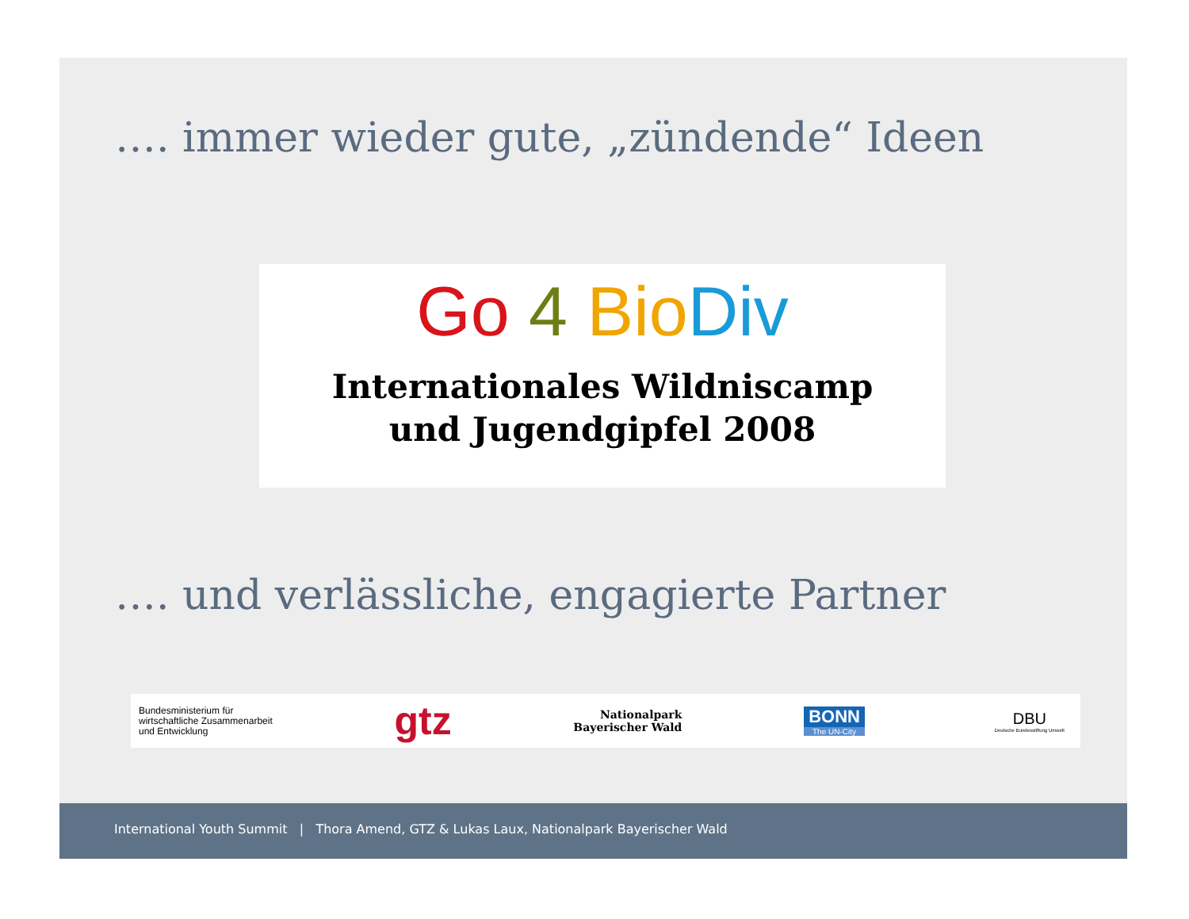…. immer wieder gute, „zündende“ Ideen
Go 4 Bio Div
Internationales Wildniscamp
und Jugendgipfel 2008
…. und verlässliche, engagierte Partner
Bundesministerium für
wirtschaftliche Zusammenarbeit
und Entwicklung
gtz
Nationalpark
Bayerischer Wald
BONN
The UN-City
DBU
Deutsche Bundesstiftung Umwelt
International Youth Summit | Thora Amend, GTZ & Lukas Laux, Nationalpark Bayerischer Wald